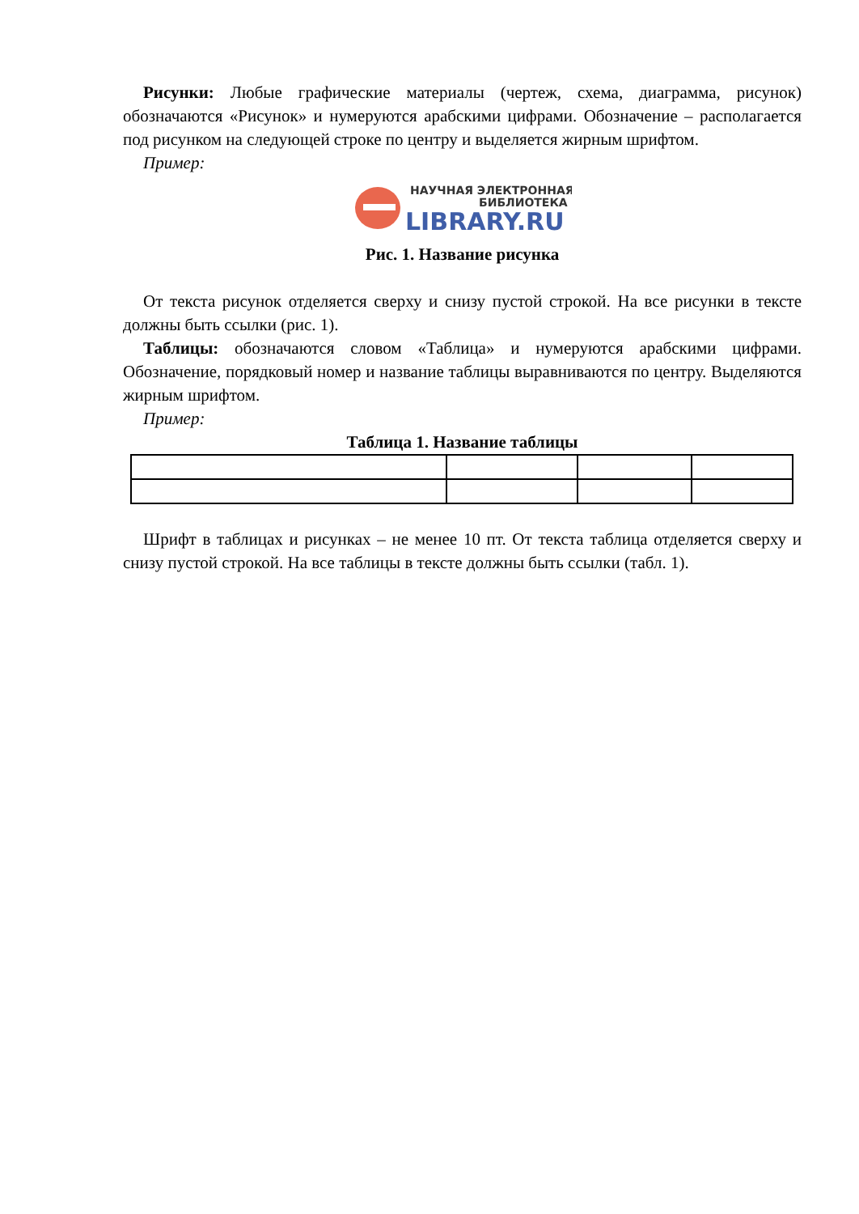Рисунки: Любые графические материалы (чертеж, схема, диаграмма, рисунок) обозначаются «Рисунок» и нумеруются арабскими цифрами. Обозначение – располагается под рисунком на следующей строке по центру и выделяется жирным шрифтом.
Пример:
НАУЧНАЯ ЭЛЕКТРОННАЯ
БИБЛИОТЕКА
LIBRARY.RU
Рис. 1. Название рисунка
От текста рисунок отделяется сверху и снизу пустой строкой. На все рисунки в тексте должны быть ссылки (рис. 1).
Таблицы: обозначаются словом «Таблица» и нумеруются арабскими цифрами. Обозначение, порядковый номер и название таблицы выравниваются по центру. Выделяются жирным шрифтом.
Пример:
Таблица 1. Название таблицы
Шрифт в таблицах и рисунках – не менее 10 пт. От текста таблица отделяется сверху и снизу пустой строкой. На все таблицы в тексте должны быть ссылки (табл. 1).